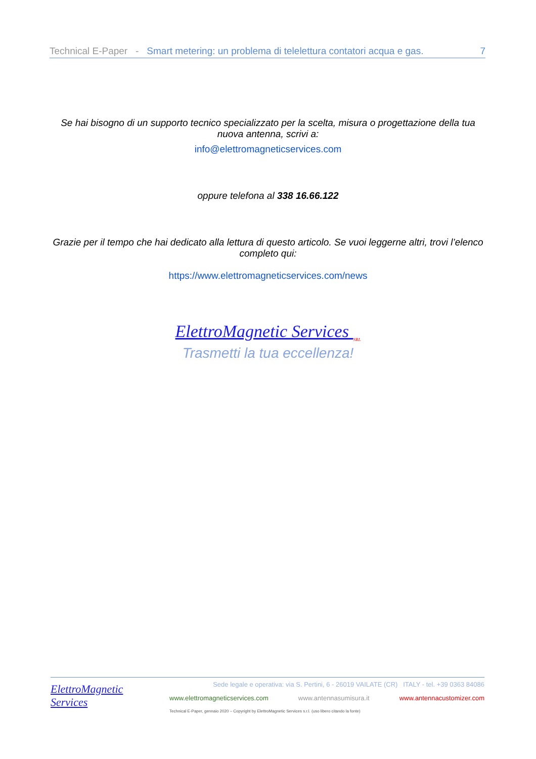Technical E-Paper - Smart metering: un problema di telelettura contatori acqua e gas. 7
Se hai bisogno di un supporto tecnico specializzato per la scelta, misura o progettazione della tua nuova antenna, scrivi a:
info@elettromagneticservices.com
oppure telefona al 338 16.66.122
Grazie per il tempo che hai dedicato alla lettura di questo articolo. Se vuoi leggerne altri, trovi l’elenco completo qui:
https://www.elettromagneticservices.com/news
ElettroMagnetic Services <sub>SRL</sub>
Trasmetti la tua eccellenza!
ElettroMagnetic Services
Sede legale e operativa: via S. Pertini, 6 - 26019 VAILATE (CR) ITALY - tel. +39 0363 84086
www.elettromagneticservices.com www.antennasumisura.it www.antennacustomizer.com
Technical E-Paper, gennaio 2020 – Copyright by ElettroMagnetic Services s.r.l. (uso libero citando la fonte)